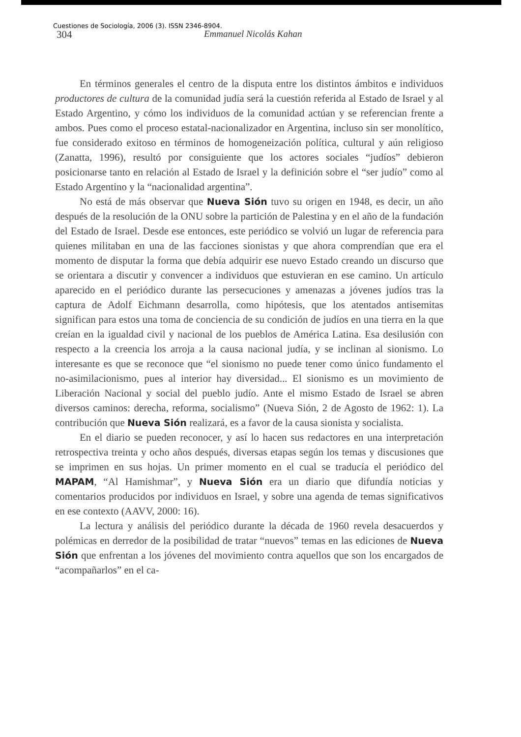Cuestiones de Sociología, 2006 (3). ISSN 2346-8904.
304 Emmanuel Nicolás Kahan
En términos generales el centro de la disputa entre los distintos ámbitos e individuos productores de cultura de la comunidad judía será la cuestión referida al Estado de Israel y al Estado Argentino, y cómo los individuos de la comunidad actúan y se referencian frente a ambos. Pues como el proceso estatal-nacionalizador en Argentina, incluso sin ser monolítico, fue considerado exitoso en términos de homogeneización política, cultural y aún religioso (Zanatta, 1996), resultó por consiguiente que los actores sociales “judíos” debieron posicionarse tanto en relación al Estado de Israel y la definición sobre el “ser judío” como al Estado Argentino y la “nacionalidad argentina”.
No está de más observar que Nueva Sión tuvo su origen en 1948, es decir, un año después de la resolución de la ONU sobre la partición de Palestina y en el año de la fundación del Estado de Israel. Desde ese entonces, este periódico se volvió un lugar de referencia para quienes militaban en una de las facciones sionistas y que ahora comprendían que era el momento de disputar la forma que debía adquirir ese nuevo Estado creando un discurso que se orientara a discutir y convencer a individuos que estuvieran en ese camino. Un artículo aparecido en el periódico durante las persecuciones y amenazas a jóvenes judíos tras la captura de Adolf Eichmann desarrolla, como hipótesis, que los atentados antisemitas significan para estos una toma de conciencia de su condición de judíos en una tierra en la que creían en la igualdad civil y nacional de los pueblos de América Latina. Esa desilusión con respecto a la creencia los arroja a la causa nacional judía, y se inclinan al sionismo. Lo interesante es que se reconoce que “el sionismo no puede tener como único fundamento el no-asimilacionismo, pues al interior hay diversidad... El sionismo es un movimiento de Liberación Nacional y social del pueblo judío. Ante el mismo Estado de Israel se abren diversos caminos: derecha, reforma, socialismo” (Nueva Sión, 2 de Agosto de 1962: 1). La contribución que Nueva Sión realizará, es a favor de la causa sionista y socialista.
En el diario se pueden reconocer, y así lo hacen sus redactores en una interpretación retrospectiva treinta y ocho años después, diversas etapas según los temas y discusiones que se imprimen en sus hojas. Un primer momento en el cual se traducía el periódico del MAPAM, “Al Hamishmar”, y Nueva Sión era un diario que difundía noticias y comentarios producidos por individuos en Israel, y sobre una agenda de temas significativos en ese contexto (AAVV, 2000: 16).
La lectura y análisis del periódico durante la década de 1960 revela desacuerdos y polémicas en derredor de la posibilidad de tratar “nuevos” temas en las ediciones de Nueva Sión que enfrentan a los jóvenes del movimiento contra aquellos que son los encargados de “acompañarlos” en el ca-